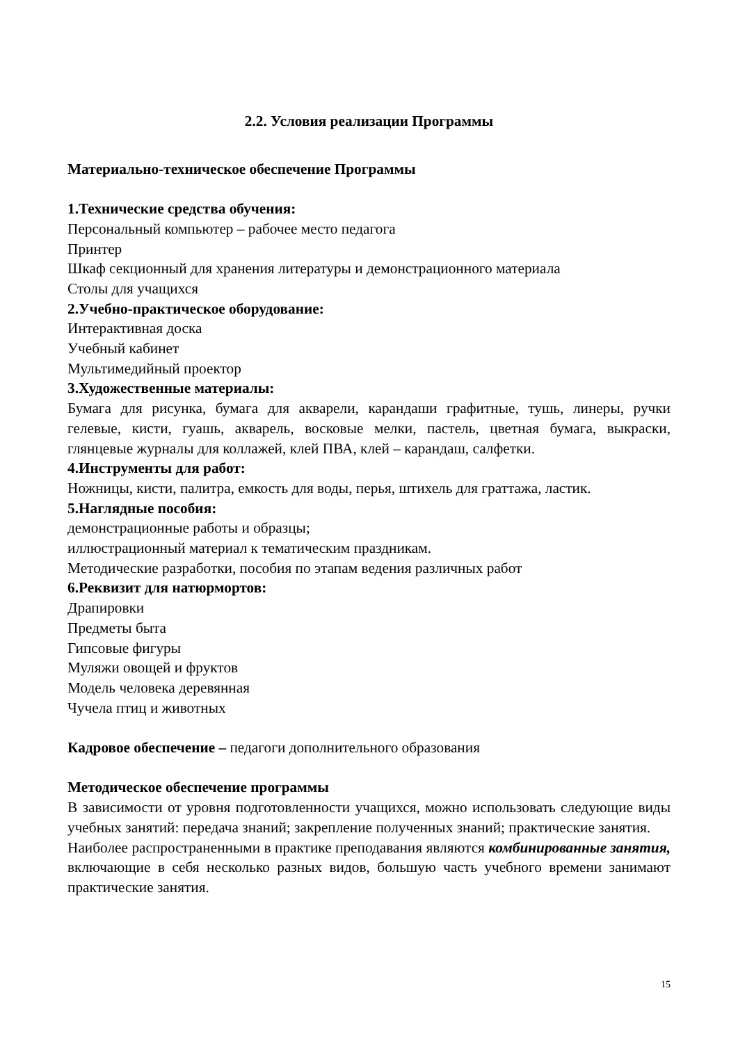2.2. Условия реализации Программы
Материально-техническое обеспечение Программы
1.Технические средства обучения:
Персональный компьютер – рабочее место педагога
Принтер
Шкаф секционный для хранения литературы и демонстрационного материала
Столы для учащихся
2.Учебно-практическое оборудование:
Интерактивная доска
Учебный кабинет
Мультимедийный проектор
3.Художественные материалы:
Бумага для рисунка, бумага для акварели, карандаши графитные, тушь, линеры, ручки гелевые, кисти, гуашь, акварель, восковые мелки, пастель, цветная бумага, выкраски, глянцевые журналы для коллажей, клей ПВА, клей – карандаш, салфетки.
4.Инструменты для работ:
Ножницы, кисти, палитра, емкость для воды, перья, штихель для граттажа, ластик.
5.Наглядные пособия:
демонстрационные работы и образцы;
иллюстрационный материал к тематическим праздникам.
Методические разработки, пособия по этапам ведения различных работ
6.Реквизит для натюрмортов:
Драпировки
Предметы быта
Гипсовые фигуры
Муляжи овощей и фруктов
Модель человека деревянная
Чучела птиц и животных
Кадровое обеспечение – педагоги дополнительного образования
Методическое обеспечение программы
В зависимости от уровня подготовленности учащихся, можно использовать следующие виды учебных занятий: передача знаний; закрепление полученных знаний; практические занятия.
Наиболее распространенными в практике преподавания являются комбинированные занятия, включающие в себя несколько разных видов, большую часть учебного времени занимают практические занятия.
15